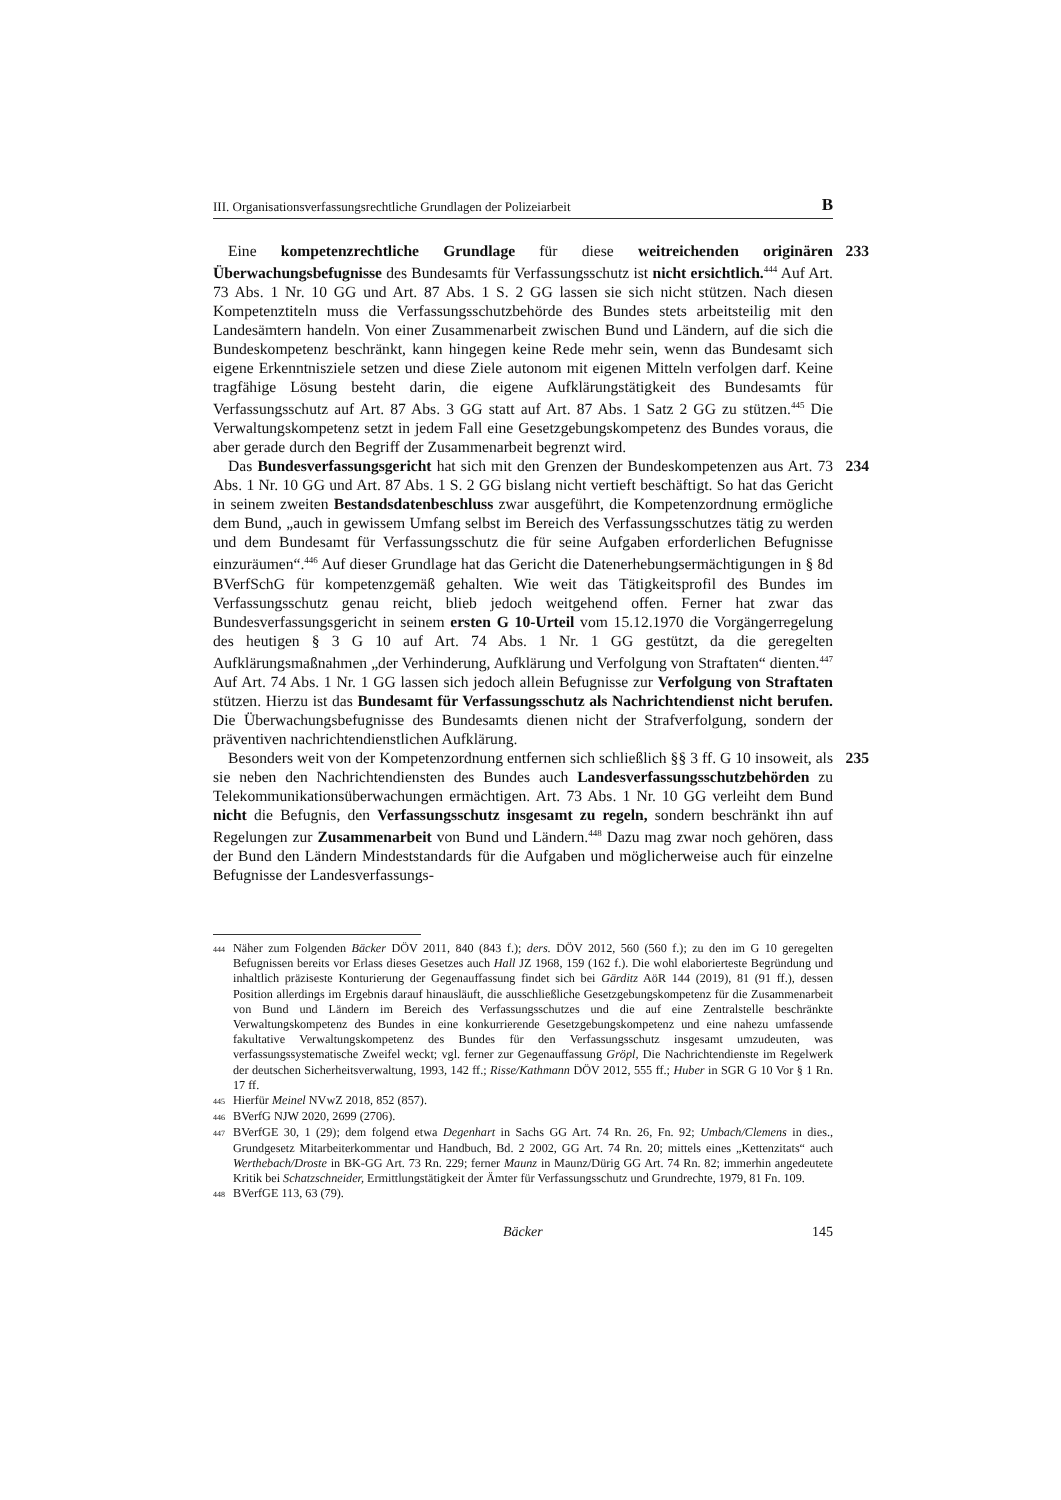III. Organisationsverfassungsrechtliche Grundlagen der Polizeiarbeit B
233 Eine kompetenzrechtliche Grundlage für diese weitreichenden originären Überwachungsbefugnisse des Bundesamts für Verfassungsschutz ist nicht ersichtlich.<sup>444</sup> Auf Art. 73 Abs. 1 Nr. 10 GG und Art. 87 Abs. 1 S. 2 GG lassen sie sich nicht stützen. Nach diesen Kompetenztiteln muss die Verfassungsschutzbehörde des Bundes stets arbeitsteilig mit den Landesämtern handeln. Von einer Zusammenarbeit zwischen Bund und Ländern, auf die sich die Bundeskompetenz beschränkt, kann hingegen keine Rede mehr sein, wenn das Bundesamt sich eigene Erkenntnisziele setzen und diese Ziele autonom mit eigenen Mitteln verfolgen darf. Keine tragfähige Lösung besteht darin, die eigene Aufklärungstätigkeit des Bundesamts für Verfassungsschutz auf Art. 87 Abs. 3 GG statt auf Art. 87 Abs. 1 Satz 2 GG zu stützen.<sup>445</sup> Die Verwaltungskompetenz setzt in jedem Fall eine Gesetzgebungskompetenz des Bundes voraus, die aber gerade durch den Begriff der Zusammenarbeit begrenzt wird.
234 Das Bundesverfassungsgericht hat sich mit den Grenzen der Bundeskompetenzen aus Art. 73 Abs. 1 Nr. 10 GG und Art. 87 Abs. 1 S. 2 GG bislang nicht vertieft beschäftigt. So hat das Gericht in seinem zweiten Bestandsdatenbeschluss zwar ausgeführt, die Kompetenzordnung ermögliche dem Bund, „auch in gewissem Umfang selbst im Bereich des Verfassungsschutzes tätig zu werden und dem Bundesamt für Verfassungsschutz die für seine Aufgaben erforderlichen Befugnisse einzuräumen“.<sup>446</sup> Auf dieser Grundlage hat das Gericht die Datenerhebungsermächtigungen in § 8d BVerfSchG für kompetenzgemäß gehalten. Wie weit das Tätigkeitsprofil des Bundes im Verfassungsschutz genau reicht, blieb jedoch weitgehend offen. Ferner hat zwar das Bundesverfassungsgericht in seinem ersten G 10-Urteil vom 15.12.1970 die Vorgängerregelung des heutigen § 3 G 10 auf Art. 74 Abs. 1 Nr. 1 GG gestützt, da die geregelten Aufklärungsmaßnahmen „der Verhinderung, Aufklärung und Verfolgung von Straftaten“ dienten.<sup>447</sup> Auf Art. 74 Abs. 1 Nr. 1 GG lassen sich jedoch allein Befugnisse zur Verfolgung von Straftaten stützen. Hierzu ist das Bundesamt für Verfassungsschutz als Nachrichtendienst nicht berufen. Die Überwachungsbefugnisse des Bundesamts dienen nicht der Strafverfolgung, sondern der präventiven nachrichtendienstlichen Aufklärung.
235 Besonders weit von der Kompetenzordnung entfernen sich schließlich §§ 3 ff. G 10 insoweit, als sie neben den Nachrichtendiensten des Bundes auch Landesverfassungsschutzbehörden zu Telekommunikationsüberwachungen ermächtigen. Art. 73 Abs. 1 Nr. 10 GG verleiht dem Bund nicht die Befugnis, den Verfassungsschutz insgesamt zu regeln, sondern beschränkt ihn auf Regelungen zur Zusammenarbeit von Bund und Ländern.<sup>448</sup> Dazu mag zwar noch gehören, dass der Bund den Ländern Mindeststandards für die Aufgaben und möglicherweise auch für einzelne Befugnisse der Landesverfassungs-
444 Näher zum Folgenden Bäcker DÖV 2011, 840 (843 f.); ders. DÖV 2012, 560 (560 f.); zu den im G 10 geregelten Befugnissen bereits vor Erlass dieses Gesetzes auch Hall JZ 1968, 159 (162 f.). Die wohl elaborierteste Begründung und inhaltlich präziseste Konturierung der Gegenauffassung findet sich bei Gärditz AöR 144 (2019), 81 (91 ff.), dessen Position allerdings im Ergebnis darauf hinausläuft, die ausschließliche Gesetzgebungskompetenz für die Zusammenarbeit von Bund und Ländern im Bereich des Verfassungsschutzes und die auf eine Zentralstelle beschränkte Verwaltungskompetenz des Bundes in eine konkurrierende Gesetzgebungskompetenz und eine nahezu umfassende fakultative Verwaltungskompetenz des Bundes für den Verfassungsschutz insgesamt umzudeuten, was verfassungssystematische Zweifel weckt; vgl. ferner zur Gegenauffassung Gröpl, Die Nachrichtendienste im Regelwerk der deutschen Sicherheitsverwaltung, 1993, 142 ff.; Risse/Kathmann DÖV 2012, 555 ff.; Huber in SGR G 10 Vor § 1 Rn. 17 ff.
445 Hierfür Meinel NVwZ 2018, 852 (857).
446 BVerfG NJW 2020, 2699 (2706).
447 BVerfGE 30, 1 (29); dem folgend etwa Degenhart in Sachs GG Art. 74 Rn. 26, Fn. 92; Umbach/Clemens in dies., Grundgesetz Mitarbeiterkommentar und Handbuch, Bd. 2 2002, GG Art. 74 Rn. 20; mittels eines „Kettenzitats“ auch Werthebach/Droste in BK-GG Art. 73 Rn. 229; ferner Maunz in Maunz/Dürig GG Art. 74 Rn. 82; immerhin angedeutete Kritik bei Schatzschneider, Ermittlungstätigkeit der Ämter für Verfassungsschutz und Grundrechte, 1979, 81 Fn. 109.
448 BVerfGE 113, 63 (79).
Bäcker 145